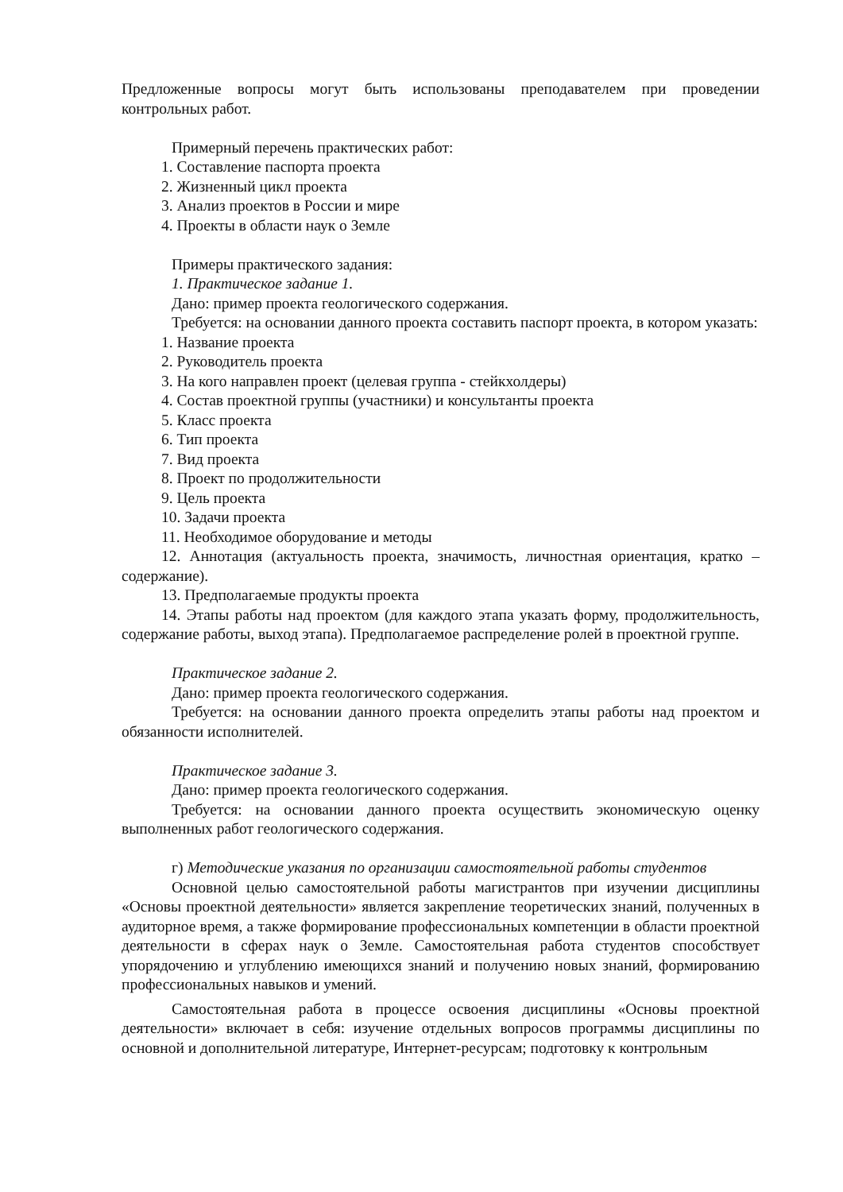Предложенные вопросы могут быть использованы преподавателем при проведении контрольных работ.
Примерный перечень практических работ:
1. Составление паспорта проекта
2. Жизненный цикл проекта
3. Анализ проектов в России и мире
4. Проекты в области наук о Земле
Примеры практического задания:
1. Практическое задание 1.
Дано: пример проекта геологического содержания.
Требуется: на основании данного проекта составить паспорт проекта, в котором указать:
1. Название проекта
2. Руководитель проекта
3. На кого направлен проект (целевая группа - стейкхолдеры)
4. Состав проектной группы (участники) и консультанты проекта
5. Класс проекта
6. Тип проекта
7. Вид проекта
8. Проект по продолжительности
9. Цель проекта
10. Задачи проекта
11. Необходимое оборудование и методы
12. Аннотация (актуальность проекта, значимость, личностная ориентация, кратко – содержание).
13. Предполагаемые продукты проекта
14. Этапы работы над проектом (для каждого этапа указать форму, продолжительность, содержание работы, выход этапа). Предполагаемое распределение ролей в проектной группе.
Практическое задание 2.
Дано: пример проекта геологического содержания.
Требуется: на основании данного проекта определить этапы работы над проектом и обязанности исполнителей.
Практическое задание 3.
Дано: пример проекта геологического содержания.
Требуется: на основании данного проекта осуществить экономическую оценку выполненных работ геологического содержания.
г) Методические указания по организации самостоятельной работы студентов
Основной целью самостоятельной работы магистрантов при изучении дисциплины «Основы проектной деятельности» является закрепление теоретических знаний, полученных в аудиторное время, а также формирование профессиональных компетенции в области проектной деятельности в сферах наук о Земле. Самостоятельная работа студентов способствует упорядочению и углублению имеющихся знаний и получению новых знаний, формированию профессиональных навыков и умений.
Самостоятельная работа в процессе освоения дисциплины «Основы проектной деятельности» включает в себя: изучение отдельных вопросов программы дисциплины по основной и дополнительной литературе, Интернет-ресурсам; подготовку к контрольным